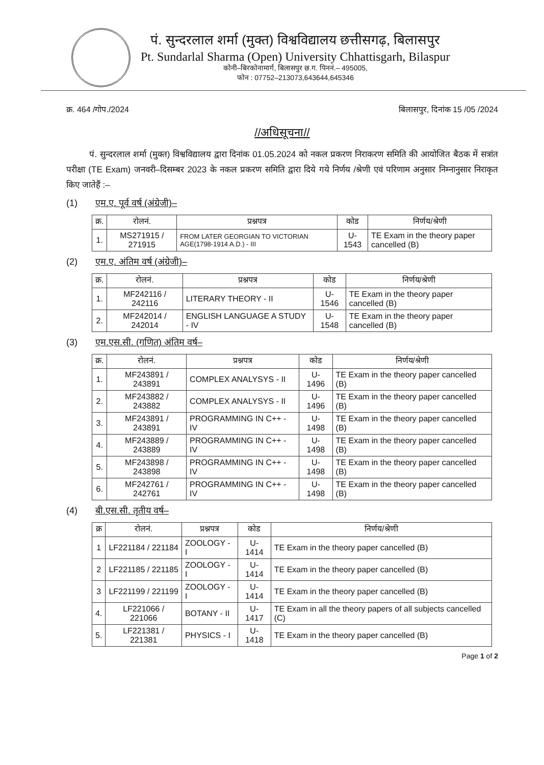पं. सुन्दरलाल शर्मा (मुक्त) विश्वविद्यालय छत्तीसगढ़, बिलासपुर
Pt. Sundarlal Sharma (Open) University Chhattisgarh, Bilaspur
कोनी–बिरकोनामार्ग, बिलासपुर छ.ग. पिननं.– 495005,
फोन : 07752–213073,643644,645346
क्र. 464 /गोप./2024 बिलासपुर, दिनांक 15 /05 /2024
//अधिसूचना//
पं. सुन्दरलाल शर्मा (मुक्त) विश्वविद्यालय द्वारा दिनांक 01.05.2024 को नकल प्रकरण निराकरण समिति की आयोजित बैठक में सत्रांत परीक्षा (TE Exam) जनवरी–दिसम्बर 2023 के नकल प्रकरण समिति द्वारा दिये गये निर्णय /श्रेणी एवं परिणाम अनुसार निम्नानुसार निराकृत किए जातेहैं :–
(1) एम.ए. पूर्व वर्ष (अंग्रेजी)–
| क्र. | रोलनं. | प्रश्नपत्र | कोड | निर्णय/श्रेणी |
| --- | --- | --- | --- | --- |
| 1. | MS271915 / 271915 | FROM LATER GEORGIAN TO VICTORIAN AGE(1798-1914 A.D.) - III | U-1543 | TE Exam in the theory paper cancelled (B) |
(2) एम.ए. अंतिम वर्ष (अंग्रेजी)–
| क्र. | रोलनं. | प्रश्नपत्र | कोड | निर्णय/श्रेणी |
| --- | --- | --- | --- | --- |
| 1. | MF242116 / 242116 | LITERARY THEORY - II | U-1546 | TE Exam in the theory paper cancelled (B) |
| 2. | MF242014 / 242014 | ENGLISH LANGUAGE A STUDY - IV | U-1548 | TE Exam in the theory paper cancelled (B) |
(3) एम.एस.सी. (गणित) अंतिम वर्ष–
| क्र. | रोलनं. | प्रश्नपत्र | कोड | निर्णय/श्रेणी |
| --- | --- | --- | --- | --- |
| 1. | MF243891 / 243891 | COMPLEX ANALYSYS - II | U-1496 | TE Exam in the theory paper cancelled (B) |
| 2. | MF243882 / 243882 | COMPLEX ANALYSYS - II | U-1496 | TE Exam in the theory paper cancelled (B) |
| 3. | MF243891 / 243891 | PROGRAMMING IN C++ - IV | U-1498 | TE Exam in the theory paper cancelled (B) |
| 4. | MF243889 / 243889 | PROGRAMMING IN C++ - IV | U-1498 | TE Exam in the theory paper cancelled (B) |
| 5. | MF243898 / 243898 | PROGRAMMING IN C++ - IV | U-1498 | TE Exam in the theory paper cancelled (B) |
| 6. | MF242761 / 242761 | PROGRAMMING IN C++ - IV | U-1498 | TE Exam in the theory paper cancelled (B) |
(4) बी.एस.सी. तृतीय वर्ष–
| क्र | रोलनं. | प्रश्नपत्र | कोड | निर्णय/श्रेणी |
| --- | --- | --- | --- | --- |
| 1 | LF221184 / 221184 | ZOOLOGY - I | U-1414 | TE Exam in the theory paper cancelled (B) |
| 2 | LF221185 / 221185 | ZOOLOGY - I | U-1414 | TE Exam in the theory paper cancelled (B) |
| 3 | LF221199 / 221199 | ZOOLOGY - I | U-1414 | TE Exam in the theory paper cancelled (B) |
| 4. | LF221066 / 221066 | BOTANY - II | U-1417 | TE Exam in all the theory papers of all subjects cancelled (C) |
| 5. | LF221381 / 221381 | PHYSICS - I | U-1418 | TE Exam in the theory paper cancelled (B) |
Page 1 of 2